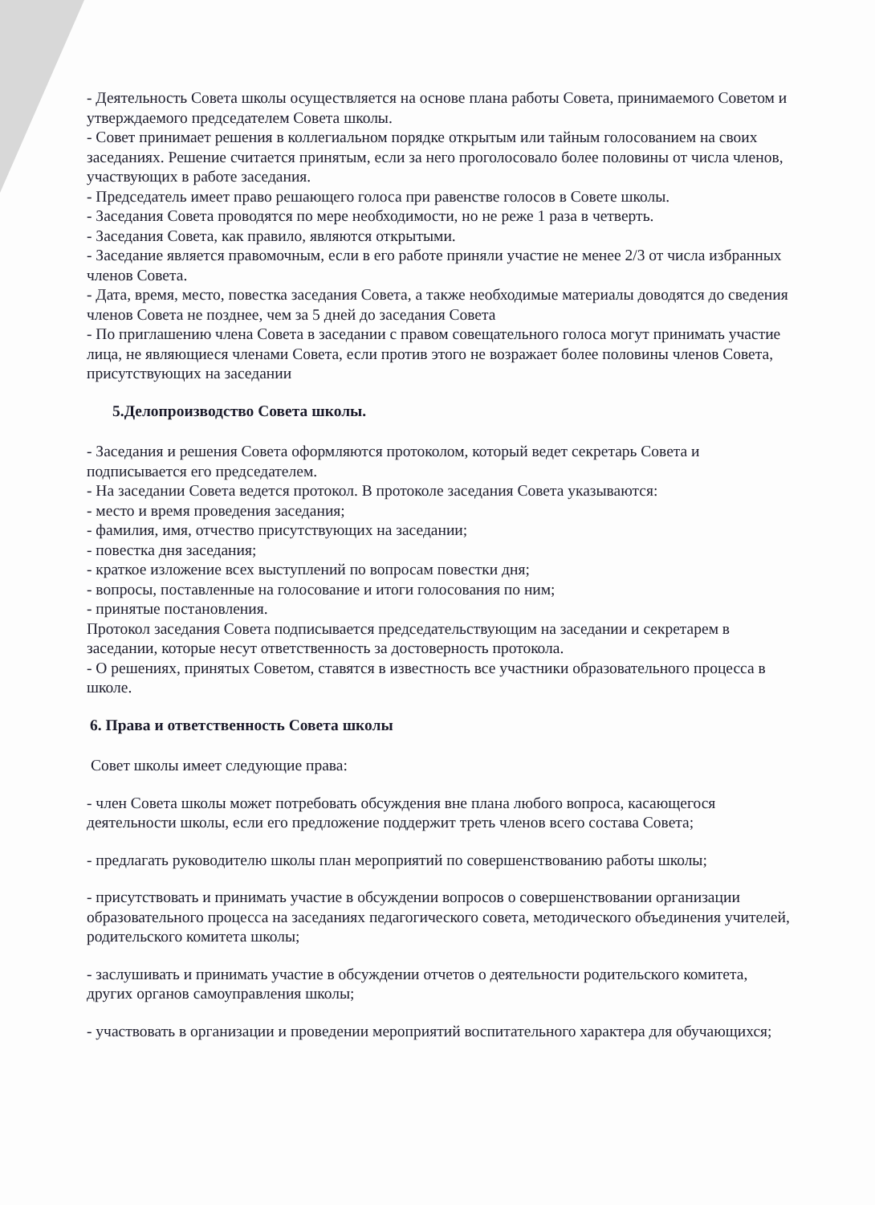- Деятельность Совета школы осуществляется на основе плана работы Совета, принимаемого Советом и утверждаемого председателем Совета школы.
- Совет принимает решения в коллегиальном порядке открытым или тайным голосованием на своих заседаниях. Решение считается принятым, если за него проголосовало более половины от числа членов, участвующих в работе заседания.
- Председатель имеет право решающего голоса при равенстве голосов в Совете школы.
- Заседания Совета проводятся по мере необходимости, но не реже 1 раза в четверть.
- Заседания Совета, как правило, являются открытыми.
- Заседание является правомочным, если в его работе приняли участие не менее 2/3 от числа избранных членов Совета.
- Дата, время, место, повестка заседания Совета, а также необходимые материалы доводятся до сведения членов Совета не позднее, чем за 5 дней до заседания Совета
- По приглашению члена Совета в заседании с правом совещательного голоса могут принимать участие лица, не являющиеся членами Совета, если против этого не возражает более половины членов Совета, присутствующих на заседании
5.Делопроизводство Совета школы.
- Заседания и решения Совета оформляются протоколом, который ведет секретарь Совета и подписывается его председателем.
- На заседании Совета ведется протокол. В протоколе заседания Совета указываются:
- место и время проведения заседания;
- фамилия, имя, отчество присутствующих на заседании;
- повестка дня заседания;
- краткое изложение всех выступлений по вопросам повестки дня;
- вопросы, поставленные на голосование и итоги голосования по ним;
- принятые постановления.
Протокол заседания Совета подписывается председательствующим на заседании и секретарем в заседании, которые несут ответственность за достоверность протокола.
- О решениях, принятых Советом, ставятся в известность все участники образовательного процесса в школе.
6. Права и ответственность Совета школы
Совет школы имеет следующие права:
- член Совета школы может потребовать обсуждения вне плана любого вопроса, касающегося деятельности школы, если его предложение поддержит треть членов всего состава Совета;
- предлагать руководителю школы план мероприятий по совершенствованию работы школы;
- присутствовать и принимать участие в обсуждении вопросов о совершенствовании организации образовательного процесса на заседаниях педагогического совета, методического объединения учителей, родительского комитета школы;
- заслушивать и принимать участие в обсуждении отчетов о деятельности родительского комитета, других органов самоуправления школы;
- участвовать в организации и проведении мероприятий воспитательного характера для обучающихся;